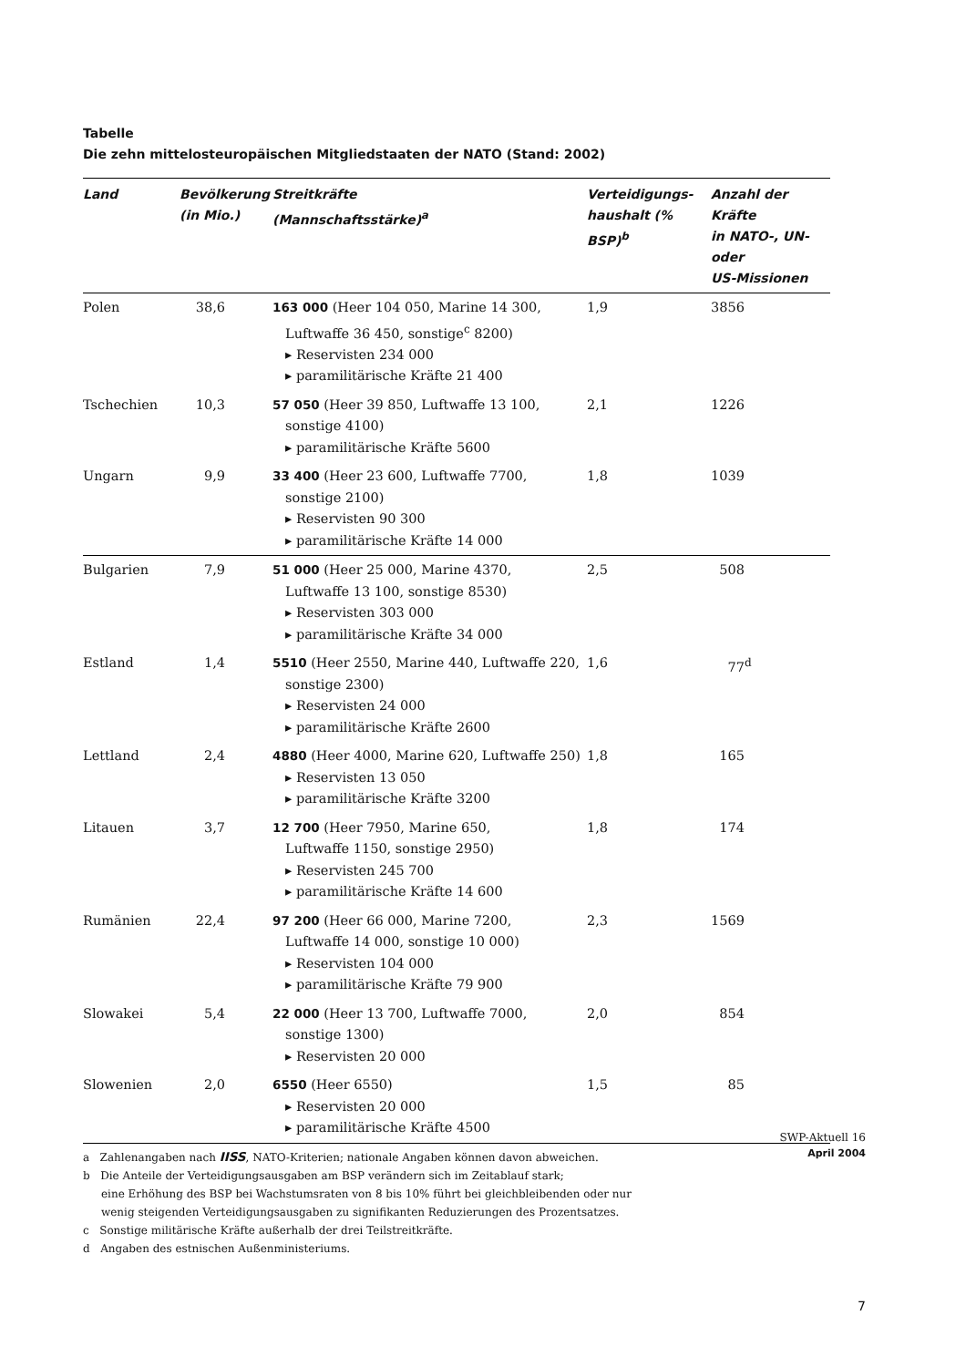Tabelle
Die zehn mittelosteuropäischen Mitgliedstaaten der NATO (Stand: 2002)
| Land | Bevölkerung (in Mio.) | Streitkräfte (Mannschaftsstärke)<sup>a</sup> | Verteidigungs- haushalt (% BSP)<sup>b</sup> | Anzahl der Kräfte in NATO-, UN- oder US-Missionen |
| --- | --- | --- | --- | --- |
| Polen | 38,6 | 163 000 (Heer 104 050, Marine 14 300, Luftwaffe 36 450, sonstige<sup>c</sup> 8200) ▸ Reservisten 234 000 ▸ paramilitärische Kräfte 21 400 | 1,9 | 3856 |
| Tschechien | 10,3 | 57 050 (Heer 39 850, Luftwaffe 13 100, sonstige 4100) ▸ paramilitärische Kräfte 5600 | 2,1 | 1226 |
| Ungarn | 9,9 | 33 400 (Heer 23 600, Luftwaffe 7700, sonstige 2100) ▸ Reservisten 90 300 ▸ paramilitärische Kräfte 14 000 | 1,8 | 1039 |
| Bulgarien | 7,9 | 51 000 (Heer 25 000, Marine 4370, Luftwaffe 13 100, sonstige 8530) ▸ Reservisten 303 000 ▸ paramilitärische Kräfte 34 000 | 2,5 | 508 |
| Estland | 1,4 | 5510 (Heer 2550, Marine 440, Luftwaffe 220, sonstige 2300) ▸ Reservisten 24 000 ▸ paramilitärische Kräfte 2600 | 1,6 | 77<sup>d</sup> |
| Lettland | 2,4 | 4880 (Heer 4000, Marine 620, Luftwaffe 250) ▸ Reservisten 13 050 ▸ paramilitärische Kräfte 3200 | 1,8 | 165 |
| Litauen | 3,7 | 12 700 (Heer 7950, Marine 650, Luftwaffe 1150, sonstige 2950) ▸ Reservisten 245 700 ▸ paramilitärische Kräfte 14 600 | 1,8 | 174 |
| Rumänien | 22,4 | 97 200 (Heer 66 000, Marine 7200, Luftwaffe 14 000, sonstige 10 000) ▸ Reservisten 104 000 ▸ paramilitärische Kräfte 79 900 | 2,3 | 1569 |
| Slowakei | 5,4 | 22 000 (Heer 13 700, Luftwaffe 7000, sonstige 1300) ▸ Reservisten 20 000 | 2,0 | 854 |
| Slowenien | 2,0 | 6550 (Heer 6550) ▸ Reservisten 20 000 ▸ paramilitärische Kräfte 4500 | 1,5 | 85 |
a Zahlenangaben nach IISS, NATO-Kriterien; nationale Angaben können davon abweichen.
b Die Anteile der Verteidigungsausgaben am BSP verändern sich im Zeitablauf stark;
eine Erhöhung des BSP bei Wachstumsraten von 8 bis 10% führt bei gleichbleibenden oder nur
wenig steigenden Verteidigungsausgaben zu signifikanten Reduzierungen des Prozentsatzes.
c Sonstige militärische Kräfte außerhalb der drei Teilstreitkräfte.
d Angaben des estnischen Außenministeriums.
SWP-Aktuell 16
April 2004
7